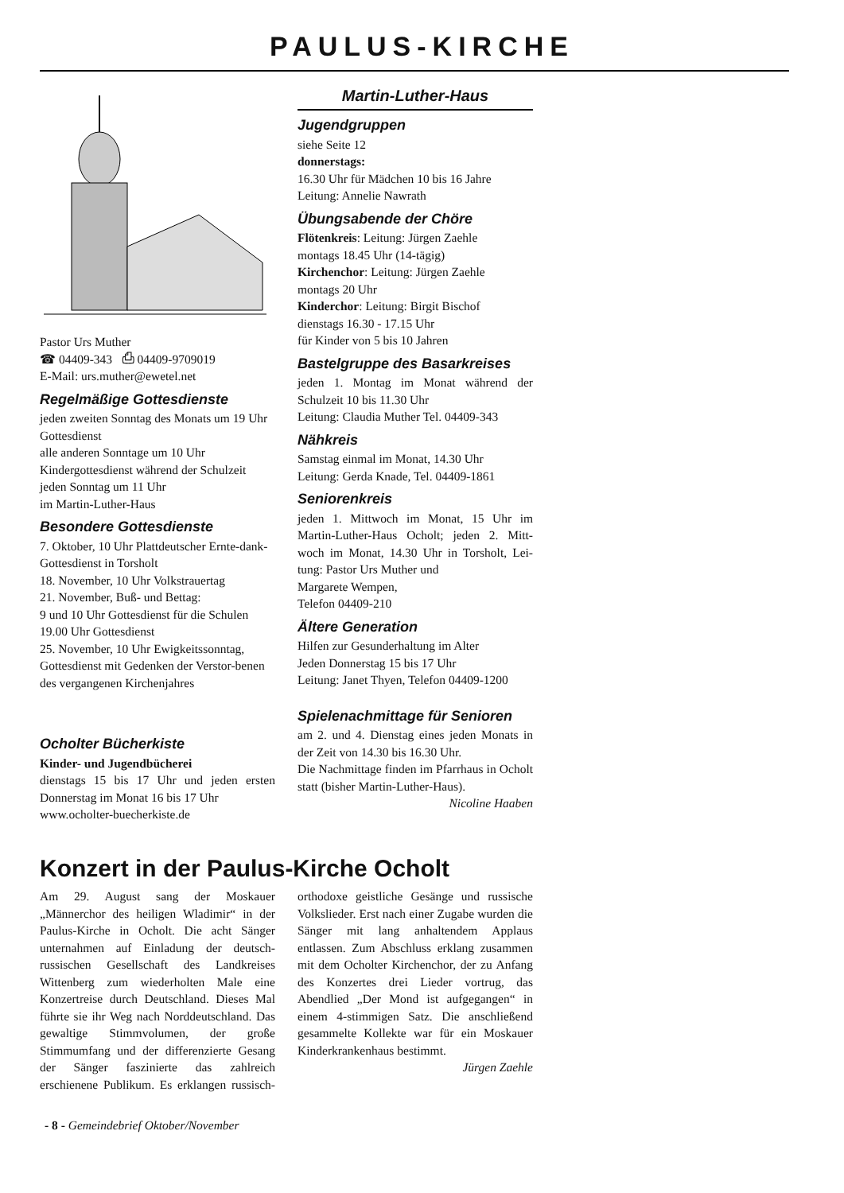PAULUS-KIRCHE
Pastor Urs Muther
☎ 04409-343 ⎙ 04409-9709019
E-Mail: urs.muther@ewetel.net
Regelmäßige Gottesdienste
jeden zweiten Sonntag des Monats um 19 Uhr Gottesdienst
alle anderen Sonntage um 10 Uhr
Kindergottesdienst während der Schulzeit jeden Sonntag um 11 Uhr
im Martin-Luther-Haus
Besondere Gottesdienste
7. Oktober, 10 Uhr Plattdeutscher Ernte-dank-Gottesdienst in Torsholt
18. November, 10 Uhr Volkstrauertag
21. November, Buß- und Bettag:
9 und 10 Uhr Gottesdienst für die Schulen
19.00 Uhr Gottesdienst
25. November, 10 Uhr Ewigkeitssonntag, Gottesdienst mit Gedenken der Verstor-benen des vergangenen Kirchenjahres
Ocholter Bücherkiste
Kinder- und Jugendbücherei
dienstags 15 bis 17 Uhr und jeden ersten Donnerstag im Monat 16 bis 17 Uhr
www.ocholter-buecherkiste.de
Martin-Luther-Haus
Jugendgruppen
siehe Seite 12
donnerstags:
16.30 Uhr für Mädchen 10 bis 16 Jahre
Leitung: Annelie Nawrath
Übungsabende der Chöre
Flötenkreis: Leitung: Jürgen Zaehle
montags 18.45 Uhr (14-tägig)
Kirchenchor: Leitung: Jürgen Zaehle
montags 20 Uhr
Kinderchor: Leitung: Birgit Bischof
dienstags 16.30 - 17.15 Uhr
für Kinder von 5 bis 10 Jahren
Bastelgruppe des Basarkreises
jeden 1. Montag im Monat während der Schulzeit 10 bis 11.30 Uhr
Leitung: Claudia Muther Tel. 04409-343
Nähkreis
Samstag einmal im Monat, 14.30 Uhr
Leitung: Gerda Knade, Tel. 04409-1861
Seniorenkreis
jeden 1. Mittwoch im Monat, 15 Uhr im Martin-Luther-Haus Ocholt; jeden 2. Mitt-woch im Monat, 14.30 Uhr in Torsholt, Lei-tung: Pastor Urs Muther und
Margarete Wempen,
Telefon 04409-210
Ältere Generation
Hilfen zur Gesunderhaltung im Alter
Jeden Donnerstag 15 bis 17 Uhr
Leitung: Janet Thyen, Telefon 04409-1200
Spielenachmittage für Senioren
am 2. und 4. Dienstag eines jeden Monats in der Zeit von 14.30 bis 16.30 Uhr.
Die Nachmittage finden im Pfarrhaus in Ocholt statt (bisher Martin-Luther-Haus).
Nicoline Haaben
Konzert in der Paulus-Kirche Ocholt
Am 29. August sang der Moskauer „Männerchor des heiligen Wladimir“ in der Paulus-Kirche in Ocholt. Die acht Sänger unternahmen auf Einladung der deutsch-russischen Gesellschaft des Landkreises Wittenberg zum wiederholten Male eine Konzertreise durch Deutschland. Dieses Mal führte sie ihr Weg nach Norddeutschland. Das gewaltige Stimmvolumen, der große Stimmumfang und der differenzierte Gesang der Sänger faszinierte das zahlreich erschienene Publikum. Es erklangen russisch-orthodoxe geistliche Gesänge und russische Volkslieder. Erst nach einer Zugabe wurden die Sänger mit lang anhaltendem Applaus entlassen. Zum Abschluss erklang zusammen mit dem Ocholter Kirchenchor, der zu Anfang des Konzertes drei Lieder vortrug, das Abendlied „Der Mond ist aufgegangen“ in einem 4-stimmigen Satz. Die anschließend gesammelte Kollekte war für ein Moskauer Kinderkrankenhaus bestimmt.
Jürgen Zaehle
- 8 - Gemeindebrief Oktober/November